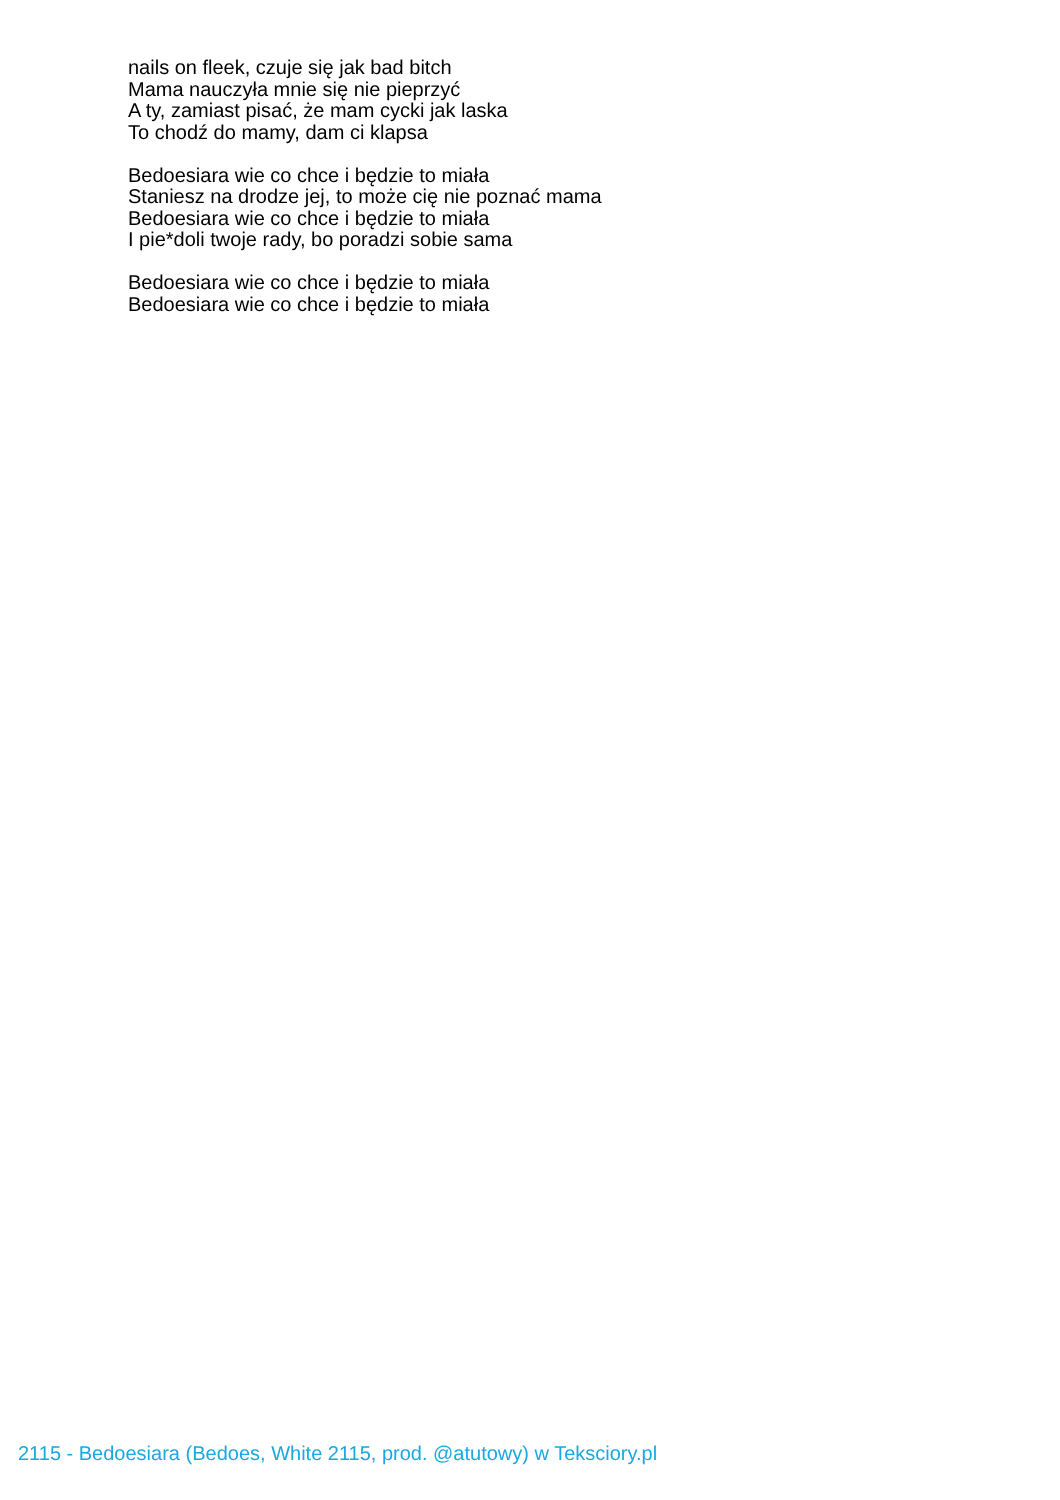nails on fleek, czuje się jak bad bitch
Mama nauczyła mnie się nie pieprzyć
A ty, zamiast pisać, że mam cycki jak laska
To chodź do mamy, dam ci klapsa
Bedoesiara wie co chce i będzie to miała
Staniesz na drodze jej, to może cię nie poznać mama
Bedoesiara wie co chce i będzie to miała
I pie*doli twoje rady, bo poradzi sobie sama
Bedoesiara wie co chce i będzie to miała
Bedoesiara wie co chce i będzie to miała
2115 - Bedoesiara (Bedoes, White 2115, prod. @atutowy) w Teksciory.pl